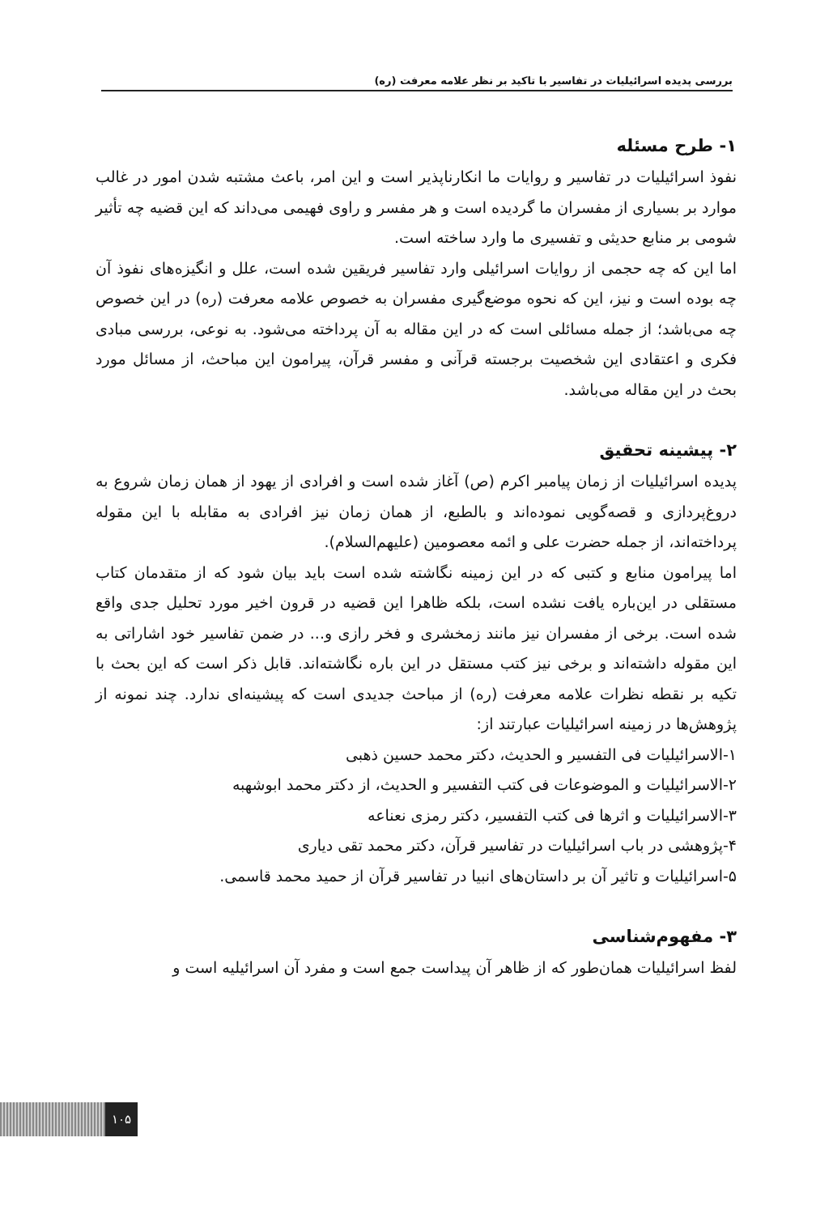بررسی پدیده اسرائیلیات در تفاسیر با تاکید بر نظر علامه معرفت (ره)
۱- طرح مسئله
نفوذ اسرائیلیات در تفاسیر و روایات ما انکارناپذیر است و این امر، باعث مشتبه شدن امور در غالب موارد بر بسیاری از مفسران ما گردیده است و هر مفسر و راوی فهیمی می‌داند که این قضیه چه تأثیر شومی بر منابع حدیثی و تفسیری ما وارد ساخته است.
اما این که چه حجمی از روایات اسرائیلی وارد تفاسیر فریقین شده است، علل و انگیزه‌های نفوذ آن چه بوده است و نیز، این که نحوه موضع‌گیری مفسران به خصوص علامه معرفت (ره) در این خصوص چه می‌باشد؛ از جمله مسائلی است که در این مقاله به آن پرداخته می‌شود. به نوعی، بررسی مبادی فکری و اعتقادی این شخصیت برجسته قرآنی و مفسر قرآن، پیرامون این مباحث، از مسائل مورد بحث در این مقاله می‌باشد.
۲- پیشینه تحقیق
پدیده اسرائیلیات از زمان پیامبر اکرم (ص) آغاز شده است و افرادی از یهود از همان زمان شروع به دروغ‌پردازی و قصه‌گویی نموده‌اند و بالطبع، از همان زمان نیز افرادی به مقابله با این مقوله پرداخته‌اند، از جمله حضرت علی و ائمه معصومین (علیهم‌السلام).
اما پیرامون منابع و کتبی که در این زمینه نگاشته شده است باید بیان شود که از متقدمان کتاب مستقلی در این‌باره یافت نشده است، بلکه ظاهرا این قضیه در قرون اخیر مورد تحلیل جدی واقع شده است. برخی از مفسران نیز مانند زمخشری و فخر رازی و... در ضمن تفاسیر خود اشاراتی به این مقوله داشته‌اند و برخی نیز کتب مستقل در این باره نگاشته‌اند. قابل ذکر است که این بحث با تکیه بر نقطه نظرات علامه معرفت (ره) از مباحث جدیدی است که پیشینه‌ای ندارد. چند نمونه از پژوهش‌ها در زمینه اسرائیلیات عبارتند از:
۱-الاسرائیلیات فی التفسیر و الحدیث، دکتر محمد حسین ذهبی
۲-الاسرائیلیات و الموضوعات فی کتب التفسیر و الحدیث، از دکتر محمد ابوشهبه
۳-الاسرائیلیات و اثرها فی کتب التفسیر، دکتر رمزی نعناعه
۴-پژوهشی در باب اسرائیلیات در تفاسیر قرآن، دکتر محمد تقی دیاری
۵-اسرائیلیات و تاثیر آن بر داستان‌های انبیا در تفاسیر قرآن از حمید محمد قاسمی.
۳- مفهوم‌شناسی
لفظ اسرائیلیات همان‌طور که از ظاهر آن پیداست جمع است و مفرد آن اسرائیلیه است و
۱۰۵